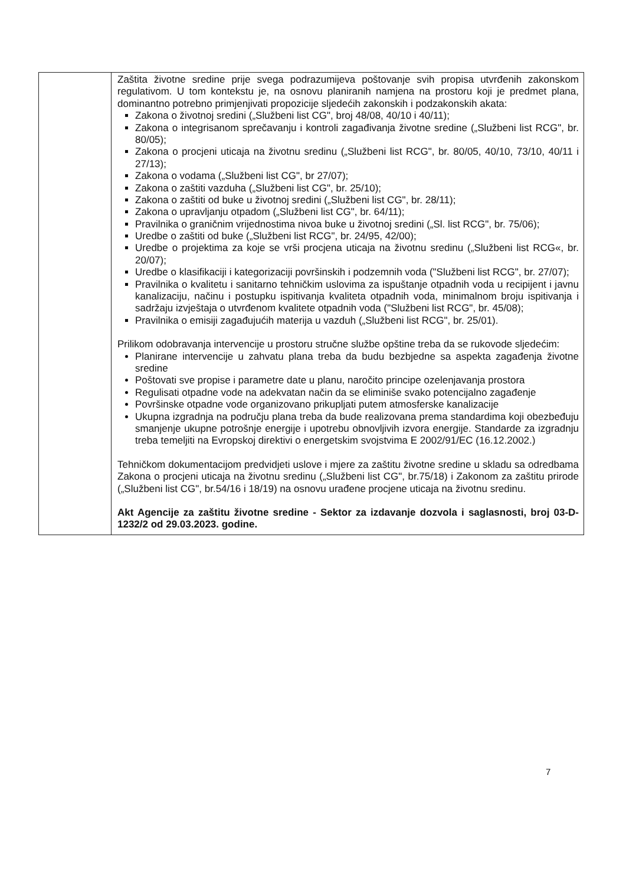| | Zaštita životne sredine prije svega podrazumijeva poštovanje svih propisa utvrđenih zakonskom regulativom. U tom kontekstu je, na osnovu planiranih namjena na prostoru koji je predmet plana, dominantno potrebno primjenjivati propozicije sljedećih zakonskih i podzakonskih akata: Zakona o životnoj sredini („Službeni list CG", broj 48/08, 40/10 i 40/11); Zakona o integrisanom sprečavanju i kontroli zagađivanja životne sredine („Službeni list RCG", br. 80/05); Zakona o procjeni uticaja na životnu sredinu („Službeni list RCG", br. 80/05, 40/10, 73/10, 40/11 i 27/13); Zakona o vodama („Službeni list CG", br 27/07); Zakona o zaštiti vazduha („Službeni list CG", br. 25/10); Zakona o zaštiti od buke u životnoj sredini („Službeni list CG", br. 28/11); Zakona o upravljanju otpadom („Službeni list CG", br. 64/11); Pravilnika o graničnim vrijednostima nivoa buke u životnoj sredini („Sl. list RCG", br. 75/06); Uredbe o zaštiti od buke („Službeni list RCG", br. 24/95, 42/00); Uredbe o projektima za koje se vrši procjena uticaja na životnu sredinu („Službeni list RCG«, br. 20/07); Uredbe o klasifikaciji i kategorizaciji površinskih i podzemnih voda ("Službeni list RCG", br. 27/07); Pravilnika o kvalitetu i sanitarno tehničkim uslovima za ispuštanje otpadnih voda u recipijent i javnu kanalizaciju, načinu i postupku ispitivanja kvaliteta otpadnih voda, minimalnom broju ispitivanja i sadržaju izvještaja o utvrđenom kvalitete otpadnih voda ("Službeni list RCG", br. 45/08); Pravilnika o emisiji zagađujućih materija u vazduh („Službeni list RCG", br. 25/01). Prilikom odobravanja intervencije u prostoru stručne službe opštine treba da se rukovode sljedećim: Planirane intervencije u zahvatu plana treba da budu bezbjedne sa aspekta zagađenja životne sredine Poštovati sve propise i parametre date u planu, naročito principe ozelenjavanja prostora Regulisati otpadne vode na adekvatan način da se eliminiše svako potencijalno zagađenje Površinske otpadne vode organizovano prikupljati putem atmosferske kanalizacije Ukupna izgradnja na području plana treba da bude realizovana prema standardima koji obezbeđuju smanjenje ukupne potrošnje energije i upotrebu obnovljivih izvora energije. Standarde za izgradnju treba temeljiti na Evropskoj direktivi o energetskim svojstvima E 2002/91/EC (16.12.2002.) Tehničkom dokumentacijom predvidjeti uslove i mjere za zaštitu životne sredine u skladu sa odredbama Zakona o procjeni uticaja na životnu sredinu („Službeni list CG", br.75/18) i Zakonom za zaštitu prirode („Službeni list CG", br.54/16 i 18/19) na osnovu urađene procjene uticaja na životnu sredinu. Akt Agencije za zaštitu životne sredine - Sektor za izdavanje dozvola i saglasnosti, broj 03-D-1232/2 od 29.03.2023. godine. |
7